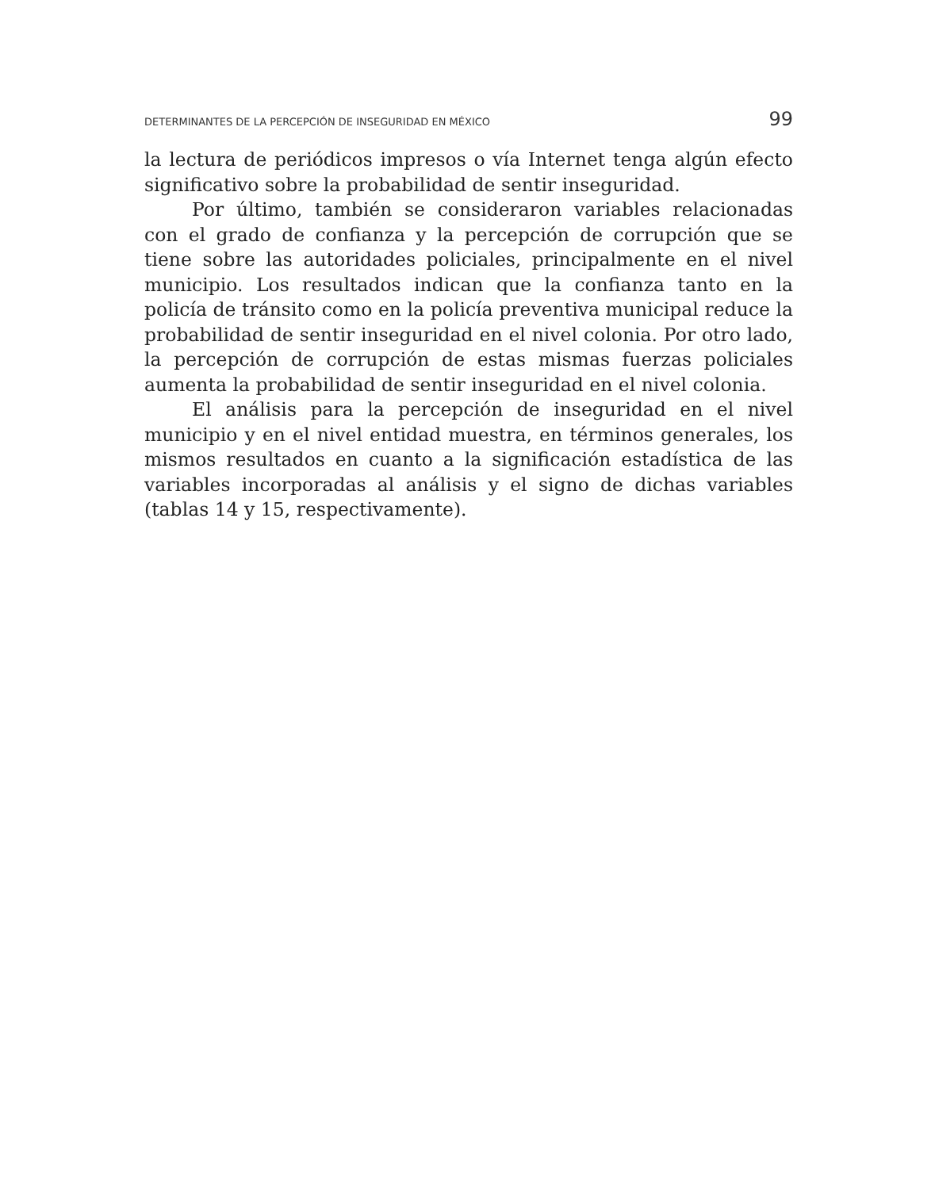DETERMINANTES DE LA PERCEPCIÓN DE INSEGURIDAD EN MÉXICO 99
la lectura de periódicos impresos o vía Internet tenga algún efecto significativo sobre la probabilidad de sentir inseguridad.
Por último, también se consideraron variables relacionadas con el grado de confianza y la percepción de corrupción que se tiene sobre las autoridades policiales, principalmente en el nivel municipio. Los resultados indican que la confianza tanto en la policía de tránsito como en la policía preventiva municipal reduce la probabilidad de sentir inseguridad en el nivel colonia. Por otro lado, la percepción de corrupción de estas mismas fuerzas policiales aumenta la probabilidad de sentir inseguridad en el nivel colonia.
El análisis para la percepción de inseguridad en el nivel municipio y en el nivel entidad muestra, en términos generales, los mismos resultados en cuanto a la significación estadística de las variables incorporadas al análisis y el signo de dichas variables (tablas 14 y 15, respectivamente).